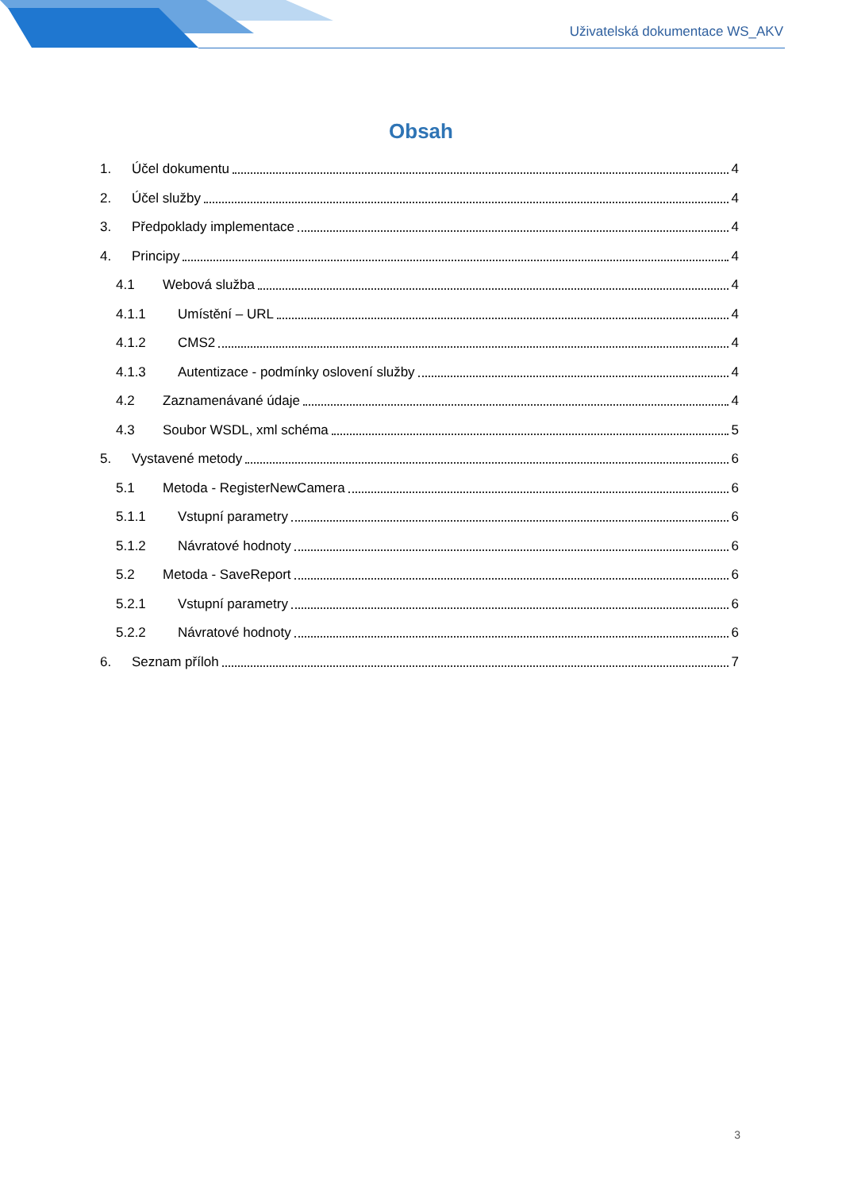Uživatelská dokumentace WS_AKV
Obsah
1. Účel dokumentu 4
2. Účel služby 4
3. Předpoklady implementace 4
4. Principy 4
4.1 Webová služba 4
4.1.1 Umístění – URL 4
4.1.2 CMS2 4
4.1.3 Autentizace - podmínky oslovení služby 4
4.2 Zaznamenávané údaje 4
4.3 Soubor WSDL, xml schéma 5
5. Vystavené metody 6
5.1 Metoda - RegisterNewCamera 6
5.1.1 Vstupní parametry 6
5.1.2 Návratové hodnoty 6
5.2 Metoda - SaveReport 6
5.2.1 Vstupní parametry 6
5.2.2 Návratové hodnoty 6
6. Seznam příloh 7
3